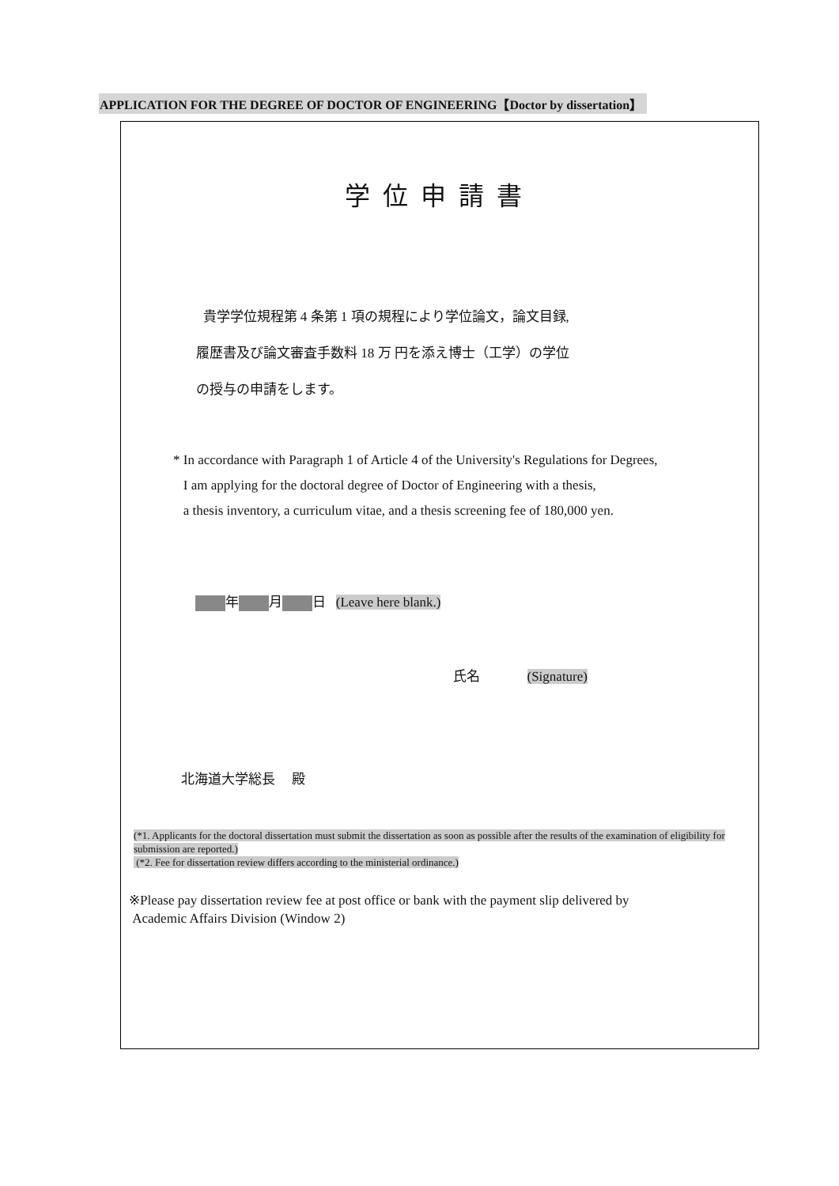APPLICATION FOR THE DEGREE OF DOCTOR OF ENGINEERING【Doctor by dissertation】
学位申請書
貴学学位規程第 4 条第 1 項の規程により学位論文，論文目録,
履歴書及び論文審査手数料 18 万 円を添え博士（工学）の学位
の授与の申請をします。
* In accordance with Paragraph 1 of Article 4 of the University's Regulations for Degrees,
I am applying for the doctoral degree of Doctor of Engineering with a thesis,
a thesis inventory, a curriculum vitae, and a thesis screening fee of 180,000 yen.
年 月 日 (Leave here blank.)
氏名 (Signature)
北海道大学総長 殿
(*1. Applicants for the doctoral dissertation must submit the dissertation as soon as possible after the results of the examination of eligibility for submission are reported.)
(*2. Fee for dissertation review differs according to the ministerial ordinance.)
※Please pay dissertation review fee at post office or bank with the payment slip delivered by
Academic Affairs Division (Window 2)